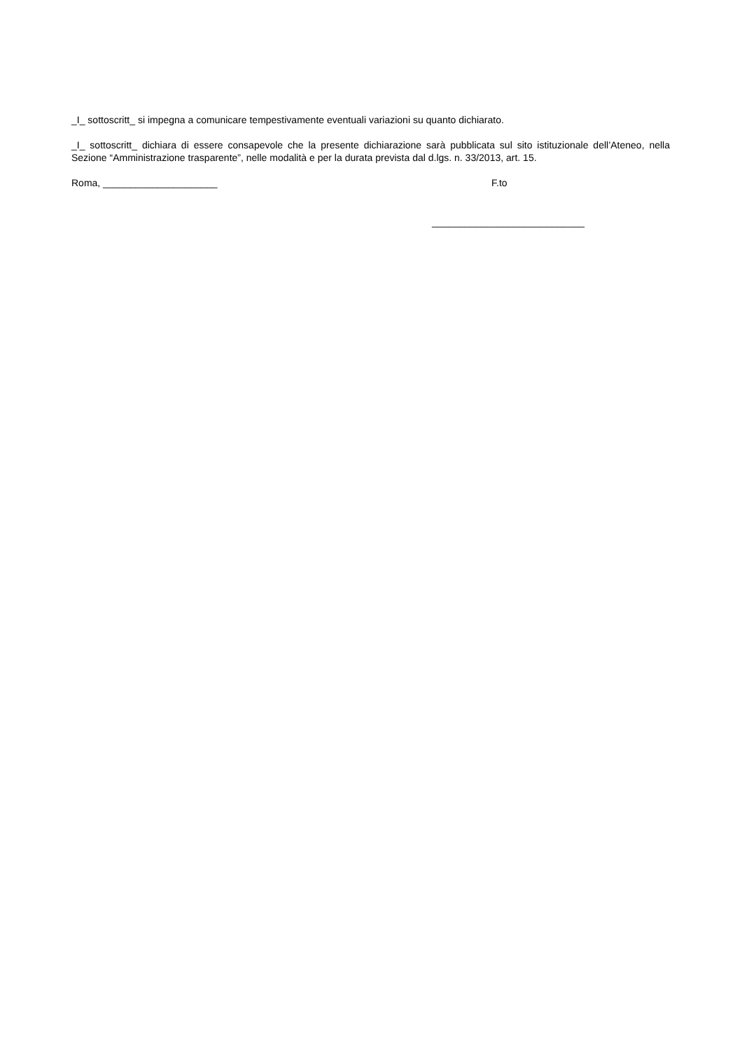_I_ sottoscritt_ si impegna a comunicare tempestivamente eventuali variazioni su quanto dichiarato.
_I_ sottoscritt_ dichiara di essere consapevole che la presente dichiarazione sarà pubblicata sul sito istituzionale dell’Ateneo, nella Sezione “Amministrazione trasparente”, nelle modalità e per la durata prevista dal d.lgs. n. 33/2013, art. 15.
Roma, _____________________ F.to
____________________________